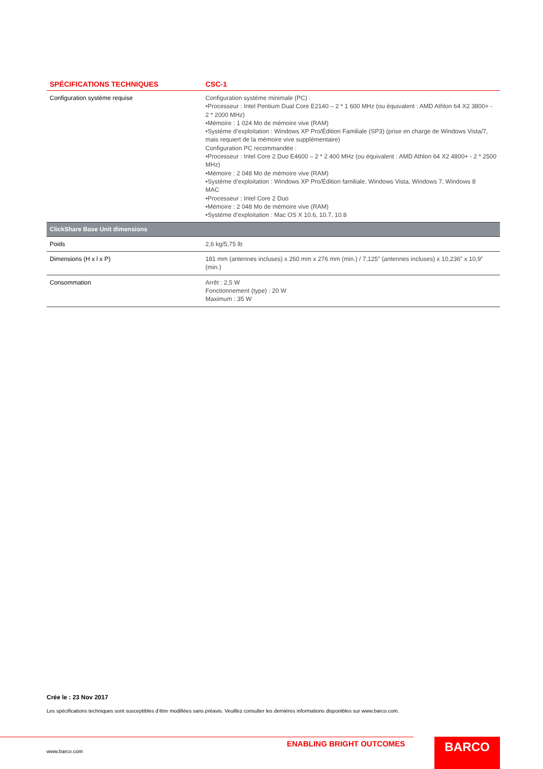| SPÉCIFICATIONS TECHNIQUES | CSC-1 |
| --- | --- |
| Configuration système requise | Configuration système minimale (PC) : •Processeur : Intel Pentium Dual Core E2140 – 2 * 1 600 MHz (ou équivalent : AMD Athlon 64 X2 3800+ - 2 * 2000 MHz) •Mémoire : 1 024 Mo de mémoire vive (RAM) •Système d’exploitation : Windows XP Pro/Édition Familiale (SP3) (prise en charge de Windows Vista/7, mais requiert de la mémoire vive supplémentaire) Configuration PC recommandée : •Processeur : Intel Core 2 Duo E4600 – 2 * 2 400 MHz (ou équivalent : AMD Athlon 64 X2 4800+ - 2 * 2500 MHz) •Mémoire : 2 048 Mo de mémoire vive (RAM) •Système d’exploitation : Windows XP Pro/Édition familiale, Windows Vista, Windows 7, Windows 8 MAC •Processeur : Intel Core 2 Duo •Mémoire : 2 048 Mo de mémoire vive (RAM) •Système d’exploitation : Mac OS X 10.6, 10.7, 10.8 |
| ClickShare Base Unit dimensions | |
| Poids | 2,6 kg/5,75 lb |
| Dimensions (H x l x P) | 181 mm (antennes incluses) x 260 mm x 276 mm (min.) / 7,125” (antennes incluses) x 10,236” x 10,9” (min.) |
| Consommation | Arrêt : 2,5 W Fonctionnement (type) : 20 W Maximum : 35 W |
Crée le : 23 Nov 2017
Les spécifications techniques sont susceptibles d’être modifiées sans préavis. Veuillez consulter les dernières informations disponibles sur www.barco.com.
ENABLING BRIGHT OUTCOMES
www.barco.com
BARCO